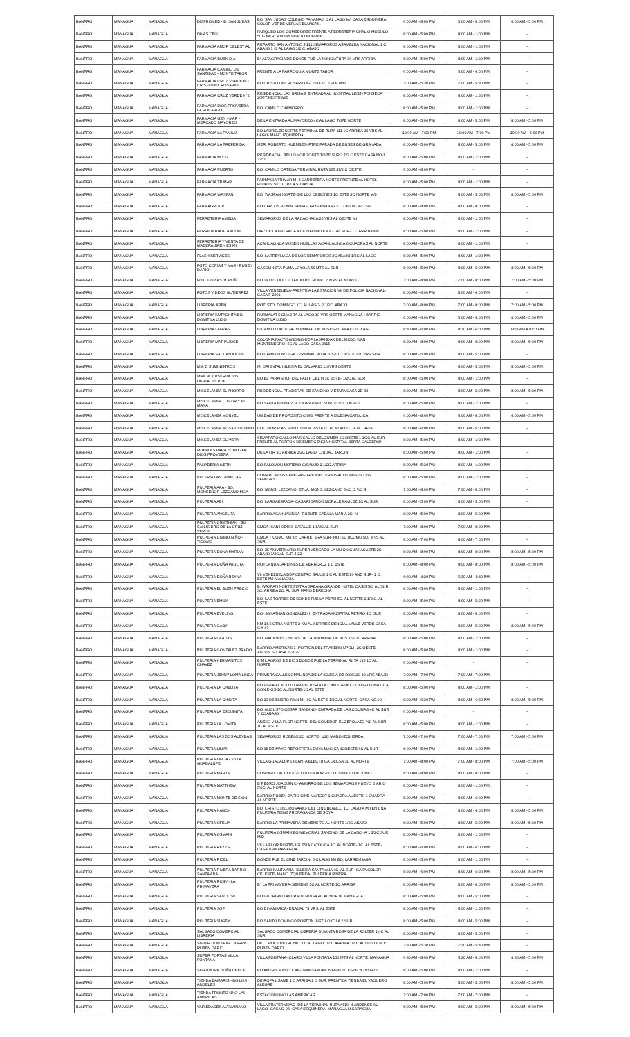| BANPRO | MANAGUA | MANAGUA | DISPROMED - B. SAN JUDAS | BO. SAN JUDAS COLEGIO PANAMA 3 C AL LAGO M/I CASA ESQUINERA COLOR VERDE VERJAS BLANCAS. | 6:00 AM - 8:00 PM | 6:00 AM - 8:00 PM | 6:00 AM - 5:00 PM |
| BANPRO | MANAGUA | MANAGUA | DIVAS CELL | PARQUEO LOS COMEDORES FRENTE A FERRETERIA CHALIO MODULO 501- MERCADO ROBERTO HUEMBE | 8:00 AM - 5:00 PM | 8:00 AM - 1:00 PM | - |
| BANPRO | MANAGUA | MANAGUA | FARMACIA AMOR CELESTIAL | REPARTO SAN ANTONIO J-111 SEMAFOROS ASAMBLEA NACIONAL 1 C. ABAJO 1 C. AL LAGO 1/2 C. ABAJO | 8:00 AM - 5:00 PM | 8:00 AM - 1:00 PM | - |
| BANPRO | MANAGUA | MANAGUA | FARMACIA BUEN DIA | B° ALTAGRACIA DE DONDE FUE LA NUNCIATURA 30 VRS ARRIBA. | 8:00 AM - 5:00 PM | 8:00 AM - 1:00 PM | - |
| BANPRO | MANAGUA | MANAGUA | FARMACIA CAMINO DE SANTIDAD - MONTE TABOR | FRENTE A LA PARROQUIA MONTE TABOR | 6:00 AM - 6:00 PM | 6:00 AM - 6:00 PM | - |
| BANPRO | MANAGUA | MANAGUA | FARMACIA CRUZ VERDE BO CRISTO DEL ROSARIO | BO CRISTO DEL ROSARIO IGLESIA 1C ESTE M/D | 7:00 AM - 5:30 PM | 7:00 AM - 5:30 PM | - |
| BANPRO | MANAGUA | MANAGUA | FARMACIA CRUZ VERDE N°2 | RESIDENCIAL LAS BRISAS, ENTRADA AL HOSPITAL LENIN FONSECA 20MTS ESTE M/D | 8:00 AM - 5:00 PM | 8:00 AM - 1:00 PM | - |
| BANPRO | MANAGUA | MANAGUA | FARMACIA DIOS PROVEERA LA ROCARGO | BO. CAMILO CHAMORRO | 8:00 AM - 5:00 PM | 8:00 AM - 1:00 PM | - |
| BANPRO | MANAGUA | MANAGUA | FARMACIA GEN - MAR - MERCADO MAYOREO | DE LA ENTRADA AL MAYOREO 4C AL LAGO TOPE NORTE | 8:00 AM - 5:00 PM | 8:00 AM - 5:00 PM | 8:00 AM - 5:00 PM |
| BANPRO | MANAGUA | MANAGUA | FARMACIA LA FAMILIA | BO LAURELES NORTE TERMINAL DE RUTA 111 1C ARRIBA 25 VRS AL LAGO- MANO IZQUIERDA | 10:00 AM - 7:00 PM | 10:00 AM - 7:00 PM | 10:00 AM - 5:00 PM |
| BANPRO | MANAGUA | MANAGUA | FARMACIA LA PREFERIDA | MER. ROBERTO HUEMBES- FTRE PARADA DE BUSES DE GRANADA. | 8:00 AM - 5:00 PM | 8:00 AM - 5:00 PM | 8:00 AM - 5:00 PM |
| BANPRO | MANAGUA | MANAGUA | FARMACIA M Y G | RESIDENCIAL BELLO HORIZONTE TOPE SUR 2 1/2 C ESTE CASA NO-1 3251 | 8:00 AM - 5:00 PM | 8:00 AM - 1:00 PM | - |
| BANPRO | MANAGUA | MANAGUA | FARMACIA PUERTO | BO. CAMILO ORTEGA-TERMINAL RUTA 105 31/2 C OESTE | 6:00 AM - 8:00 PM | - | - |
| BANPRO | MANAGUA | MANAGUA | FARMACIA TRIMAR | FARMACIA TRIMAR M. 8 CARRETERA NORTE FRETNTE AL HOTEL FLORES SECTOR LA SUBASTA | 8:00 AM - 5:00 PM | 8:00 AM - 1:00 PM | - |
| BANPRO | MANAGUA | MANAGUA | FARMACIA WASPAN | BO. WASPAN NORTE- DE LOS CEIBONES 1C ESTE 3C NORTE M/I- | 8:00 AM - 5:00 PM | 8:00 AM - 5:00 PM | 8:00 AM - 5:00 PM |
| BANPRO | MANAGUA | MANAGUA | FARMAGROUP | BO CARLOS REYNA SEMAFOROS ENABAS 2 C OESTE M/D S/P | 8:00 AM - 8:00 PM | 8:00 AM - 8:00 PM | - |
| BANPRO | MANAGUA | MANAGUA | FERRETERIA AMELIA | SEMAFOROS DE LA RACACHACA 20 VRS AL OESTE MI | 8:00 AM - 5:00 PM | 8:00 AM - 1:00 PM | - |
| BANPRO | MANAGUA | MANAGUA | FERRETERIA BLANDON | DIR: DE LA ENTRADA A CIUDAD BELEN 4 C AL SUR- 1 C ARRIBA M/I | 8:00 AM - 5:00 PM | 8:00 AM - 1:00 PM | - |
| BANPRO | MANAGUA | MANAGUA | FERRETERIA Y VENTA DE MADERA JIREH ES MI | ACAHUALINCA MUSEO HUELLAS ACAHUALINCA 6 CUADRAS AL NORTE | 8:00 AM - 5:00 PM | 8:00 AM - 1:00 PM | - |
| BANPRO | MANAGUA | MANAGUA | FLASH SERVICES | BO. LARREYNAGA DE LOS SEMAFOROS 2C ABAJO 1/2C AL LAGO | 8:00 AM - 5:00 PM | 8:00 AM - 1:00 PM | - |
| BANPRO | MANAGUA | MANAGUA | FOTO COPIAS Y MAS - RUBEN DARIO | GASOLINERA PUMA LOYOLA 50 MTS AL SUR | 8:00 AM - 5:00 PM | 8:00 AM - 5:00 PM | 8:00 AM - 5:00 PM |
| BANPRO | MANAGUA | MANAGUA | FOTOCOPIAS TORUÑO | BO 19 DE JULIO EDIFICIO PETRONIC 20VRS AL NORTE | 7:00 AM - 8:00 PM | 7:00 AM - 8:00 PM | 7:00 AM - 5:00 PM |
| BANPRO | MANAGUA | MANAGUA | FOTOS VIDEOS GUTIERREZ | VILLA VENEZUELA-FRENTE A LA ESTACION VII DE POLICIA NACIONAL-CASA F-2801 | 8:00 AM - 6:00 PM | 8:00 AM - 6:00 PM | - |
| BANPRO | MANAGUA | MANAGUA | LIBRERIA JIREH | ROT. STO. DOMINGO 1C. AL LAGO- 2 1/2C. ABAJO | 7:00 AM - 8:00 PM | 7:00 AM - 8:00 PM | 7:00 AM - 5:00 PM |
| BANPRO | MANAGUA | MANAGUA | LIBRERIA KUTACHITA BO DOMITILA LUGO | PARMALAT 5 CUADRA AL LAGO 10 VRS OESTE MANAGUA-: BARRIO DOMITILA LUGO | 6:00 AM - 6:00 PM | 6:00 AM - 6:00 PM | 6:00 AM - 5:00 PM |
| BANPRO | MANAGUA | MANAGUA | LIBRERIA LANZAS | B°CAMILO ORTEGA- TERMINAL DE BUSES 4C ABAJO 1C LAGO | 8:30 AM - 6:00 PM | 8:30 AM - 6:00 PM | 09:00AM A 03:00PM |
| BANPRO | MANAGUA | MANAGUA | LIBRERIA MARIA JOSE | COLONIA PACTO ANDINO-DDF LA SANDAK DEL MCDO IVAN MONTENEGRO- 5C AL LAGO-CASA 2415- | 8:00 AM - 8:00 PM | 8:00 AM - 8:00 PM | 8:00 AM - 5:00 PM |
| BANPRO | MANAGUA | MANAGUA | LIBRERIA SACUANJOCHE | BO CAMILO ORTEGA TERMINAL RUTA 105-1 C OESTE 120 VRS SUR | 8:00 AM - 5:00 PM | 8:00 AM - 5:00 PM | - |
| BANPRO | MANAGUA | MANAGUA | M & D SUMINISTROS | M. ORIENTAL IGLESIA EL CALVARIO 110VRS OESTE | 8:00 AM - 5:00 PM | 8:00 AM - 5:00 PM | 8:00 AM - 5:00 PM |
| BANPRO | MANAGUA | MANAGUA | MAX MULTISERVICIOS DIGITALES PDH | BO EL PARAISITO- DEL PALI P DEL H 1C ESTE- 1/2C AL SUR | 8:00 AM - 5:00 PM | 8:00 AM - 1:00 PM | - |
| BANPRO | MANAGUA | MANAGUA | MISCELANEA EL AHORRO | RESIDENCIAL PRADERAS DE SANDINO V ETAPA CASA 2D-33 | 8:00 AM - 5:00 PM | 8:00 AM - 5:00 PM | 8:00 AM - 5:00 PM |
| BANPRO | MANAGUA | MANAGUA | MISCELANEA LOS DR Y EL MANA | BO SANTA ELENA 2DA ENTRADA 6C NORTE 20 C OESTE | 8:00 AM - 5:00 PM | 8:00 AM - 1:00 PM | - |
| BANPRO | MANAGUA | MANAGUA | MISCELANEA MONYEL | UNIDAD DE PROPOSITO C-569 FRENTE A IGLESIA CATOLICA | 6:00 AM - 8:00 PM | 6:00 AM - 8:00 PM | 6:00 AM - 5:00 PM |
| BANPRO | MANAGUA | MANAGUA | MISCELANEA MOSAICO CHINO | COL. MORAZAN SHELL LINDA VISTA 1C AL NORTE- CA NO. A-59 | 8:00 AM - 6:00 PM | 8:00 AM - 6:00 PM | - |
| BANPRO | MANAGUA | MANAGUA | MISCELANEA OLIVERA | SEMAFARO GALLO MAS GALLO DEL ZUMEN 1C OESTE 1 1/2C AL SUR FRENTE AL PORTON DE EMERGENCIA HOSPITAL BERTA CALDERON | 8:00 AM - 5:00 PM | 8:00 AM - 1:00 PM | - |
| BANPRO | MANAGUA | MANAGUA | MUEBLES PARA EL HOGAR DIOS PROVEERA | DE LA ITR 1C ARRIBA 1/2C LAGO. CIUDAD JARDIN | 8:00 AM - 5:00 PM | 8:00 AM - 1:00 PM | - |
| BANPRO | MANAGUA | MANAGUA | PANADERIA IVETH | BO.SALOMON MORENO-C/SALUD 1 1/2C.ARRIBA- | 8:00 AM - 5:30 PM | 8:00 AM - 1:00 PM | - |
| BANPRO | MANAGUA | MANAGUA | PULERIA LAS GEMELAS | COMARCA LOS VANEGAS- FRENTE TERMINAL DE BUSES LOS VANEGAS | 8:00 AM - 5:00 PM | 8:00 AM - 1:00 PM | - |
| BANPRO | MANAGUA | MANAGUA | PULPERIA AAA - BO. MONSEÑOR LEZCANO MGA | BO. MONS. LEZCANO- ETUA. MONS. LEZCANO 5½C.O.½C.S. | 7:00 AM - 8:00 PM | 7:00 AM - 8:00 PM | - |
| BANPRO | MANAGUA | MANAGUA | PULPERIA ABI | BO. LARGAESPADA- CASA RICARDO MORALES AVILEZ 1C AL SUR | 8:00 AM - 5:00 PM | 8:00 AM - 5:00 PM | - |
| BANPRO | MANAGUA | MANAGUA | PULPERIA ANGELITA | BARRIO ACAHUALINCA- PUENTE GADALA MARIA 3C. N. | 8:00 AM - 5:00 PM | 8:00 AM - 5:00 PM | - |
| BANPRO | MANAGUA | MANAGUA | PULPERIA CRISTHIAN - BO SAN ISIDRO DE LA CRUZ VERDE | CMCA. SAN ISIDRO- C/SALUD 1 1/2C AL SUR- | 7:00 AM - 8:00 PM | 7:00 AM - 8:00 PM | - |
| BANPRO | MANAGUA | MANAGUA | PULPERIA DIVINO NIÑO - TICOMO | CMCA TICOMO KM 8.5 CARRETERA SUR- HOTEL TICOMO 500 MTS AL SUR | 8:00 AM - 7:00 PM | 8:00 AM - 7:00 PM | - |
| BANPRO | MANAGUA | MANAGUA | PULPERIA DOÑA MYRIAM | BO. 25 ANIVERSARIO SUPERMERCADO LA UNION GUANACASTE 2C ABAJO 1/2C AL SUR J-22 | 8:00 AM - 8:00 PM | 8:00 AM - 8:00 PM | 8:00 AM - 5:00 PM |
| BANPRO | MANAGUA | MANAGUA | PULPERIA DOÑA PAULITA | ROTOANDA JARDINES DE VERACRUZ 1 C ESTE | 8:00 AM - 8:00 PM | 8:00 AM - 8:00 PM | 8:00 AM - 5:00 PM |
| BANPRO | MANAGUA | MANAGUA | PULPERIA DOÑA REYNA | VI. VENEZUELA DDF CENTRO SALUD 1 C AL ESTE 10 AND SUR- 1 C ESTE M/I MANAGUA | 6:30 AM - 4:30 PM | 6:30 AM - 4:30 PM | - |
| BANPRO | MANAGUA | MANAGUA | PULPERIA EL BUEN PRECIO | B. WASPAN NORTE PISTA A SABANA GRANDE HOTEL OASIS 5C. AL SUR 3C. ARRIBA 2C. AL SUR MANO DERECHA | 8:00 AM - 5:00 PM | 8:00 AM - 1:00 PM | - |
| BANPRO | MANAGUA | MANAGUA | PULPERIA EMILY | BO. LAS TORRES DE DONDE FUE LA PEPSI 5C. AL NORTE 2 1/2 C. AL ESTE | 8:00 AM - 5:00 PM | 8:00 AM - 5:00 PM | - |
| BANPRO | MANAGUA | MANAGUA | PULPERIA EVELING | BO- JONATHAN GONZALEZ- II ENTRADA HOSPITAL RETIRO 4C. SUR | 8:00 AM - 8:00 PM | 8:00 AM - 8:00 PM | - |
| BANPRO | MANAGUA | MANAGUA | PULPERIA GABY | KM 14.5 CTRA NORTE 2 KM AL SUR RESIDENCIAL VALLE VERDE CASA C # 47 | 8:00 AM - 5:00 PM | 8:00 AM - 5:00 PM | 8:00 AM - 5:00 PM |
| BANPRO | MANAGUA | MANAGUA | PULPERIA GLADYS | BO. NACIONES UNIDAS DE LA TERMINAL DE BUS 165 1C ARRIBA | 8:00 AM - 5:00 PM | 8:00 AM - 1:00 PM | - |
| BANPRO | MANAGUA | MANAGUA | PULPERIA GONZALEZ PRADO | BARRIO AMERICAS 1- PORTON DEL TRASERO UPOLI- 2C OESTE- ANDEN 6- CASA E-2029 | 8:00 AM - 5:00 PM | 8:00 AM - 1:00 PM | - |
| BANPRO | MANAGUA | MANAGUA | PULPERIA HERMANITOS CHAVEZ | B°MILAGROS DE DIOS DONDE FUE LA TERMINAL RUTA 195 1C AL NORTE | 6:00 AM - 8:00 PM | - | - |
| BANPRO | MANAGUA | MANAGUA | PULPERIA JENNY-LOMA LINDA | PRIMERA CALLE LOMALINDA DE LA IGLESIA DE DIOS 2C 40 VRS ABAJO | 7:00 AM - 7:00 PM | 7:00 AM - 7:00 PM | - |
| BANPRO | MANAGUA | MANAGUA | PULPERIA LA CHELITA | BO.VISTA AL XOLOTLAN-PULPERIA LA CHELITA-DEL COLEGIO UNA CITA CON DIOS-1C AL NORTE-1C AL ESTE | 8:00 AM - 5:00 PM | 8:00 AM - 1:00 PM | - |
| BANPRO | MANAGUA | MANAGUA | PULPERIA LA CHINITA | BO.10 DE ENERO-IVAN M.- 4C.AL ESTE-1/2C.AL NORTE- CASA NO.90- | 8:00 AM - 6:30 PM | 8:00 AM - 6:30 PM | 8:00 AM - 5:00 PM |
| BANPRO | MANAGUA | MANAGUA | PULPERIA LA ESQUINITA | BO. AUGUSTO CESAR SANDINO- ENTRADA DE LAS COLINAS 4C AL SUR Y 2C ABAJO | 6:00 AM - 8:00 PM | - | - |
| BANPRO | MANAGUA | MANAGUA | PULPERIA LA LOMITA | ANEXO VILLA FLOR NORTE- DEL COMEDOR EL ZEPOLAZO ½C AL SUR 1C AL ESTE. | 8:00 AM - 5:00 PM | 8:00 AM - 1:00 PM | - |
| BANPRO | MANAGUA | MANAGUA | PULPERIA LAS DOS ALEYDAS | SEMAFOROS ROBELO 2C NORTE- 1/2C MANO IZQUIERDA | 7:00 AM - 7:00 PM | 7:00 AM - 7:00 PM | 7:00 AM - 5:00 PM |
| BANPRO | MANAGUA | MANAGUA | PULPERIA LILIAN | BO 18 DE MAYO REPOSTERIA DUYA MAGICA 4COESTE 6C AL SUR | 8:00 AM - 5:00 PM | 8:00 AM - 1:00 PM | - |
| BANPRO | MANAGUA | MANAGUA | PULPERIA LINDA - VILLA GUADALUPE | VILLA GUADALUPE PLANTA ELECTRICA GECSA 3C AL NORTE | 7:00 AM - 8:00 PM | 7:00 AM - 8:00 PM | 7:00 AM - 5:00 PM |
| BANPRO | MANAGUA | MANAGUA | PULPERIA MARTA | CONTIGUO AL COLEGIO LUXEMBURGO COLONIA 10 DE JUNIO | 8:00 AM - 8:00 PM | 8:00 AM - 8:00 PM | - |
| BANPRO | MANAGUA | MANAGUA | PULPERIA MATTHEW | B°PEDRO JOAQUIN CHAMORRO DE LOS SEMAFOROS NUEVO DIARIO 5½C. AL NORTE | 8:00 AM - 5:00 PM | 8:00 AM - 1:00 PM | - |
| BANPRO | MANAGUA | MANAGUA | PULPERIA MONTE DE SION | BARRIO RUBEN DARIO CINE MARGOT 1 CUADRA AL ESTE, 1 CUADRA AL NORTE | 8:00 AM - 6:00 PM | 8:00 AM - 6:00 PM | - |
| BANPRO | MANAGUA | MANAGUA | PULPERIA NANCY | BO. CRISTO DEL ROSARIO- DEL CINE BLANCO 1C. LAGO A M/I EN UNA PULPERIA TIENE PROPAGANDA DE SOYA | 8:00 AM - 6:00 PM | 8:00 AM - 6:00 PM | 8:00 AM - 5:00 PM |
| BANPRO | MANAGUA | MANAGUA | PULPERIA OFELIA | BARRIO LA PRIMAVERA SIEMENS 7C AL NORTE 1/2C ABAJO | 8:00 AM - 5:00 PM | 8:00 AM - 5:00 PM | 8:00 AM - 5:00 PM |
| BANPRO | MANAGUA | MANAGUA | PULPERIA OSMANI | PULPERIA OSMANI BO MEMORIAL SANDINO DE LA CANCHA 1 1/2C SUR M/D | 8:00 AM - 5:00 PM | 8:00 AM - 1:00 PM | - |
| BANPRO | MANAGUA | MANAGUA | PULPERIA REYES | VILLA FLOR NORTE- IGLESIA CATOLICA 4C. AL NORTE- 1C. AL ESTE-CASA 1046 MANAGUA | 8:00 AM - 6:00 PM | 8:00 AM - 6:00 PM | - |
| BANPRO | MANAGUA | MANAGUA | PULPERIA RIDEL | DONDE FUE EL CINE JARDIN- 5 C.LAGO M/I BO. LARREYNAGA | 8:00 AM - 5:00 PM | 8:00 AM - 1:00 PM | - |
| BANPRO | MANAGUA | MANAGUA | PULPERIA RIVERA BARRIO SANTA ANA | BARRIO SANTA ANA- IGLESIA SANTA ANA 4C. AL SUR- CASA COLOR CELESTE- MANO IZQUIERDA- PULPERIA RIVERA. | 8:00 AM - 6:00 PM | 8:00 AM - 6:00 PM | 8:00 AM - 5:00 PM |
| BANPRO | MANAGUA | MANAGUA | PULPERIA ROSY - LA PRIMAVERA | B° LA PRIMAVERA-SIEMENS 5C.AL NORTE-1C.ARRIBA | 8:00 AM - 8:00 PM | 8:00 AM - 8:00 PM | 8:00 AM - 5:00 PM |
| BANPRO | MANAGUA | MANAGUA | PULPERIA SAN JOSE | BO GEORGINO ANDRADE MINSA 4C AL NORTE MANAGUA | 8:00 AM - 5:00 PM | 8:00 AM - 5:00 PM | - |
| BANPRO | MANAGUA | MANAGUA | PULPERIA SOFI | BO.DINAMARCA- ENACAL 75 VRS. AL ESTE | 8:00 AM - 5:00 PM | 8:00 AM - 1:00 PM | - |
| BANPRO | MANAGUA | MANAGUA | PULPERIA SUGEY | BO SANTO DOMINGO PORTON INST. LOYOLA 2 SUR | 8:00 AM - 5:00 PM | 8:00 AM - 5:00 PM | - |
| BANPRO | MANAGUA | MANAGUA | SALGADO COMERCIAL LIBRERIA | SALGADO COMERCIAL LIBRERIA B°SANTA ROSA DE LA ROLTER 1½C AL SUR | 8:00 AM - 5:00 PM | 8:00 AM - 5:00 PM | - |
| BANPRO | MANAGUA | MANAGUA | SUPER DON TRINO BARRIO RUBEN DARIO | DEL CRUCE PETRONIC 3 C AL LAGO 1/2 C ARRIBA 1/2 C AL OESTE BO: RUBEN DARIO | 7:30 AM - 5:30 PM | 7:30 AM - 5:30 PM | - |
| BANPRO | MANAGUA | MANAGUA | SUPER PORTAS VILLA FONTANA | VILLA FONTANA- CLARO VILLA FONTANA 100 MTS AL NORTE. MANAGUA | 6:30 AM - 8:00 PM | 6:30 AM - 8:00 PM | 6:30 AM - 5:00 PM |
| BANPRO | MANAGUA | MANAGUA | SURTIDORA DOÑA CHELA | BO AMERICA NO 3 CAB- 1948 SANDAK IVAN M 2C ESTE 2C NORTE | 8:00 AM - 5:00 PM | 8:00 AM - 1:00 PM | - |
| BANPRO | MANAGUA | MANAGUA | TIENDA DAMARIS - BO LOS ANGELES | DE ROPA USAME 1 C ARRIBA 1 C SUR. FRENTE A TIENDA EL VAQUERO ALEGRE | 8:00 AM - 5:00 PM | 8:00 AM - 5:00 PM | 8:00 AM - 5:00 PM |
| BANPRO | MANAGUA | MANAGUA | TIENDA PRONTO UNO LAS AMERICAS | ESTACION UNO LAS AMERICAS | 7:00 AM - 7:00 PM | 7:00 AM - 7:00 PM | - |
| BANPRO | MANAGUA | MANAGUA | VARIEDADES ALTAMIRANO | VILLA FRATERNIDAD- DE LA TERMINAL RUTA #119- 4 ANDENES AL LAGO- CASA C-98- CASA ESQUINERA- MANAGUA NICARAGUA | 8:00 AM - 5:00 PM | 8:00 AM - 5:00 PM | 8:00 AM - 5:00 PM |